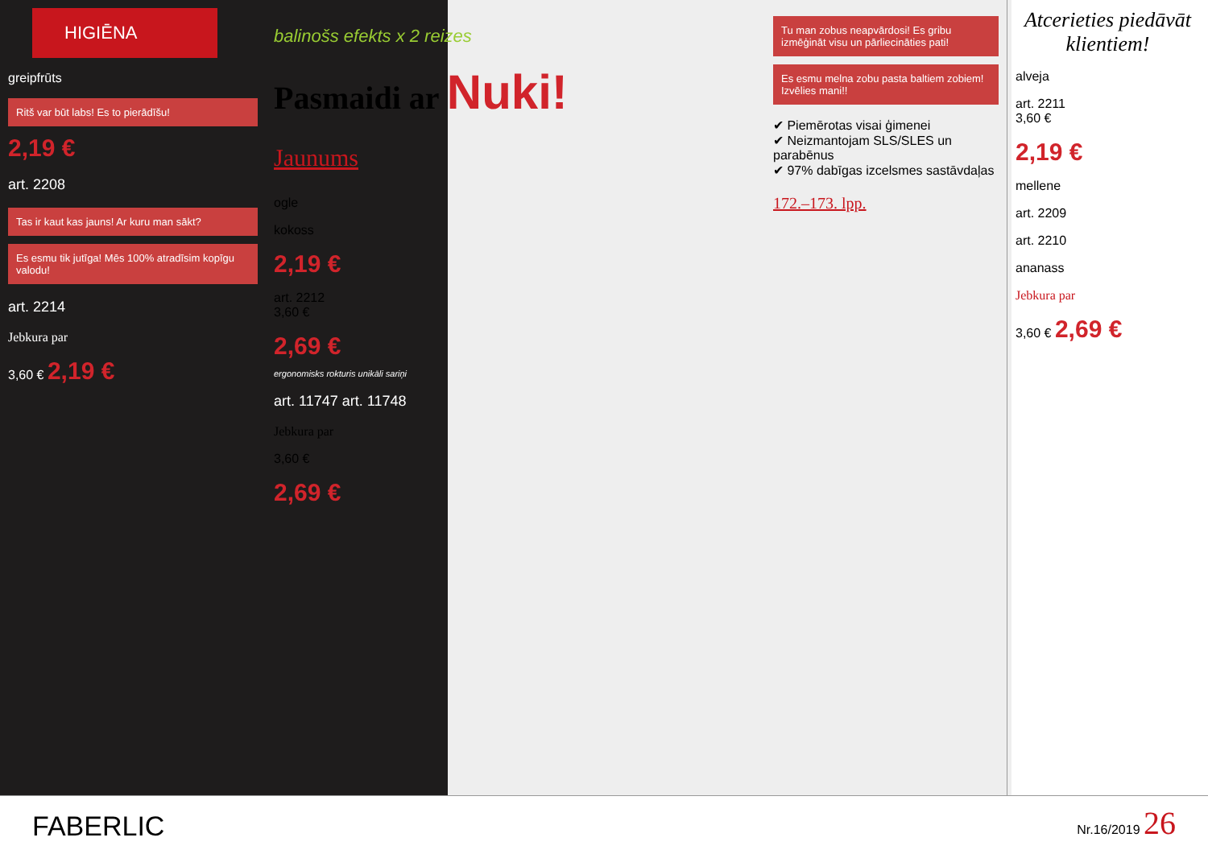HIGIĒNA
greipfrūts
Ritš var būt labs! Es to pierādīšu!
2,19 €
art. 2208
Tas ir kaut kas jauns! Ar kuru man sākt?
Es esmu tik jutīga! Mēs 100% atradīsim kopīgu valodu!
art. 2214
Jebkura par
3,60 € 2,19 €
balinošs efekts x 2 reizes
Pasmaidi ar Nuki!
Jaunums
ogle
kokoss
2,19 €
art. 2212
3,60 €
2,69 €
ergonomisks rokturis unikāli sariņi
art. 11747 art. 11748
Jebkura par
3,60 €
2,69 €
Tu man zobus neapvārdosi! Es gribu izmēģināt visu un pārliecināties pati!
Es esmu melna zobu pasta baltiem zobiem! Izvēlies mani!!
✔ Piemērotas visai ģimenei
✔ Neizmantojam SLS/SLES un parabēnus
✔ 97% dabīgas izcelsmes sastāvdaļas
172.–173. lpp.
Atcerieties piedāvāt klientiem!
alveja
art. 2211
3,60 €
2,19 €
mellene
art. 2209
art. 2210
ananass
Jebkura par
3,60 € 2,69 €
FABERLIC Nr.16/2019 26